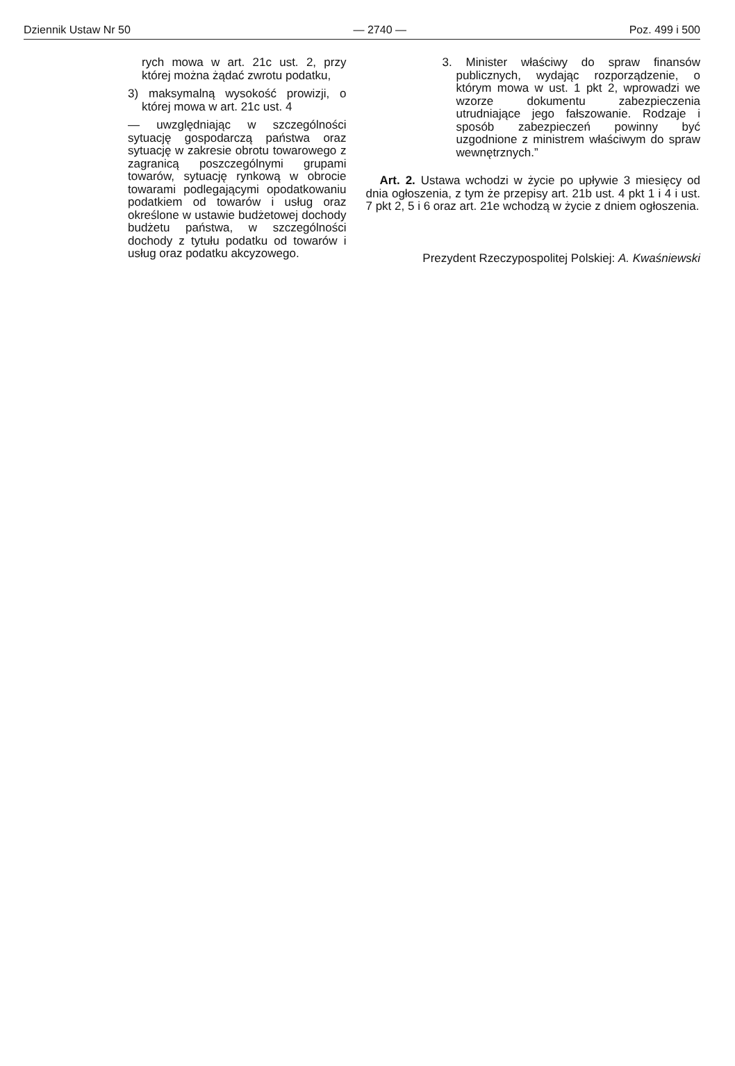Dziennik Ustaw Nr 50 — 2740 — Poz. 499 i 500
rych mowa w art. 21c ust. 2, przy której można żądać zwrotu podatku,
3) maksymalną wysokość prowizji, o której mowa w art. 21c ust. 4
— uwzględniając w szczególności sytuację gospodarczą państwa oraz sytuację w zakresie obrotu towarowego z zagranicą poszczególnymi grupami towarów, sytuację rynkową w obrocie towarami podlegającymi opodatkowaniu podatkiem od towarów i usług oraz określone w ustawie budżetowej dochody budżetu państwa, w szczególności dochody z tytułu podatku od towarów i usług oraz podatku akcyzowego.
3. Minister właściwy do spraw finansów publicznych, wydając rozporządzenie, o którym mowa w ust. 1 pkt 2, wprowadzi we wzorze dokumentu zabezpieczenia utrudniające jego fałszowanie. Rodzaje i sposób zabezpieczeń powinny być uzgodnione z ministrem właściwym do spraw wewnętrznych.”
Art. 2. Ustawa wchodzi w życie po upływie 3 miesięcy od dnia ogłoszenia, z tym że przepisy art. 21b ust. 4 pkt 1 i 4 i ust. 7 pkt 2, 5 i 6 oraz art. 21e wchodzą w życie z dniem ogłoszenia.
Prezydent Rzeczypospolitej Polskiej: A. Kwaśniewski